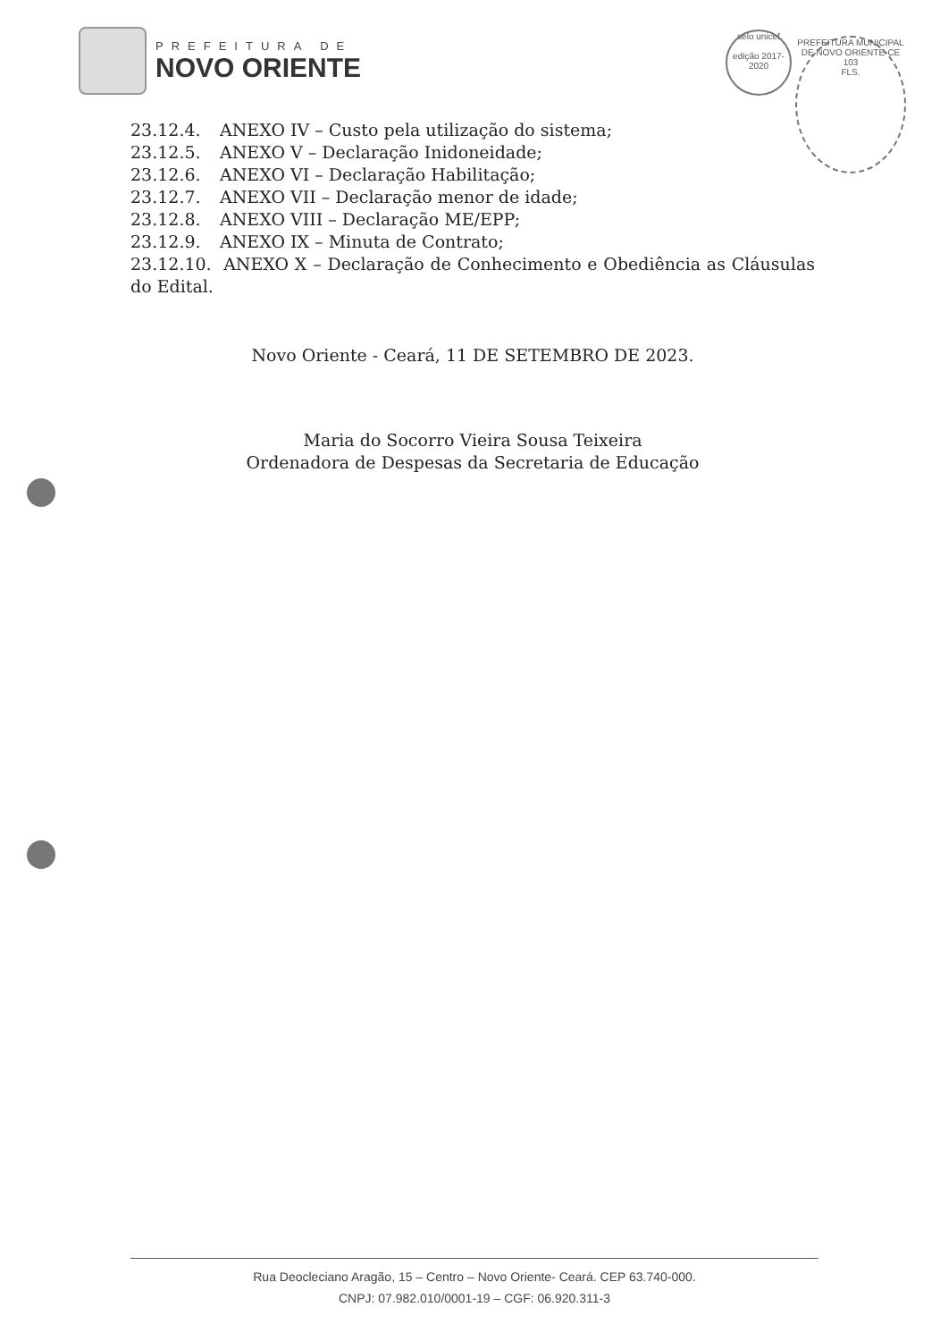PREFEITURA DE
NOVO ORIENTE
selo unicef
edição 2017-2020
PREFEITURA MUNICIPAL DE NOVO ORIENTE-CE
103
FLS.
23.12.4. ANEXO IV – Custo pela utilização do sistema;
23.12.5. ANEXO V – Declaração Inidoneidade;
23.12.6. ANEXO VI – Declaração Habilitação;
23.12.7. ANEXO VII – Declaração menor de idade;
23.12.8. ANEXO VIII – Declaração ME/EPP;
23.12.9. ANEXO IX – Minuta de Contrato;
23.12.10. ANEXO X – Declaração de Conhecimento e Obediência as Cláusulas do Edital.
Novo Oriente - Ceará, 11 DE SETEMBRO DE 2023.
Maria do Socorro Vieira Sousa Teixeira
Ordenadora de Despesas da Secretaria de Educação
Rua Deocleciano Aragão, 15 – Centro – Novo Oriente- Ceará. CEP 63.740-000.
CNPJ: 07.982.010/0001-19 – CGF: 06.920.311-3